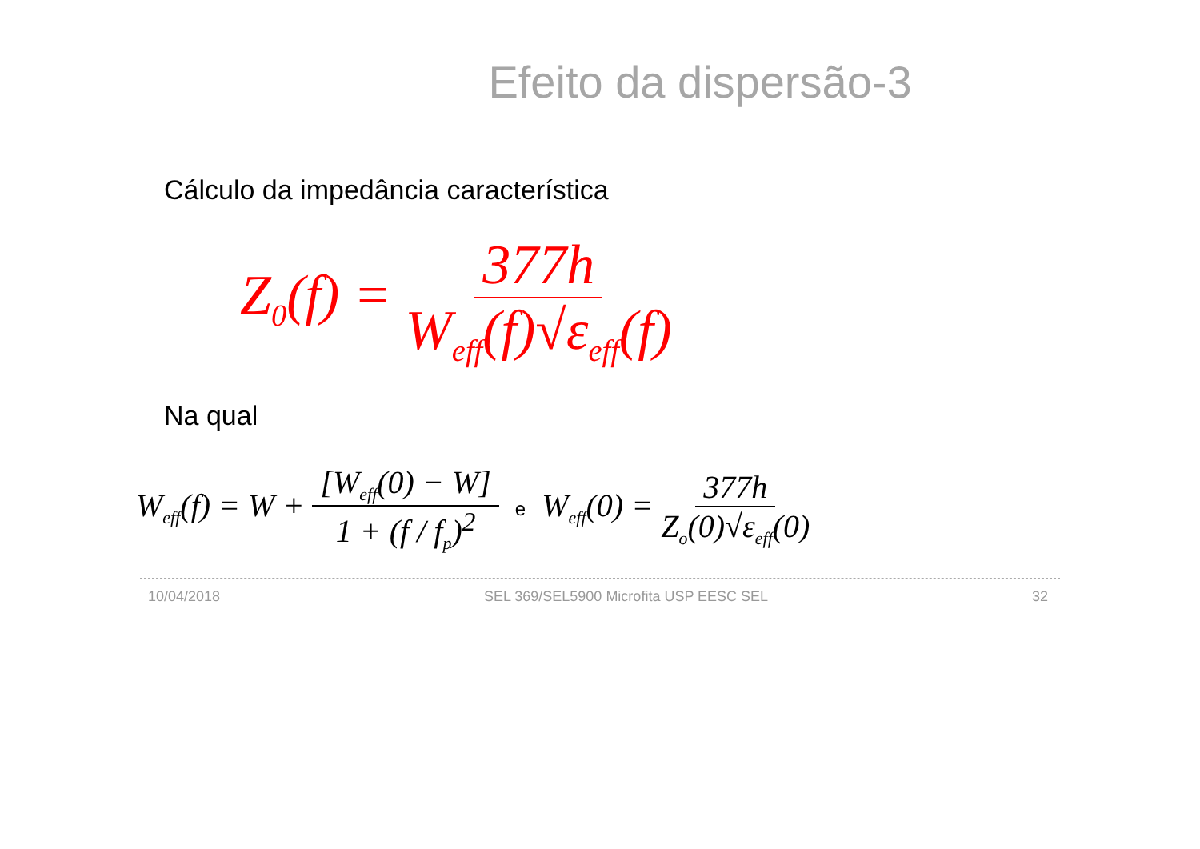Efeito da dispersão-3
Cálculo da impedância característica
Z<sub>0</sub>(f) = 377h W<sub>eff</sub>(f)√ε<sub>eff</sub>(f)
Na qual
W<sub>eff</sub>(f) = W + [W<sub>eff</sub>(0) − W] 1 + (f / f<sub>p</sub>)<sup>2</sup> e W<sub>eff</sub>(0) = 377h Z<sub>o</sub>(0)√ε<sub>eff</sub>(0)
10/04/2018 SEL 369/SEL5900 Microfita USP EESC SEL 32